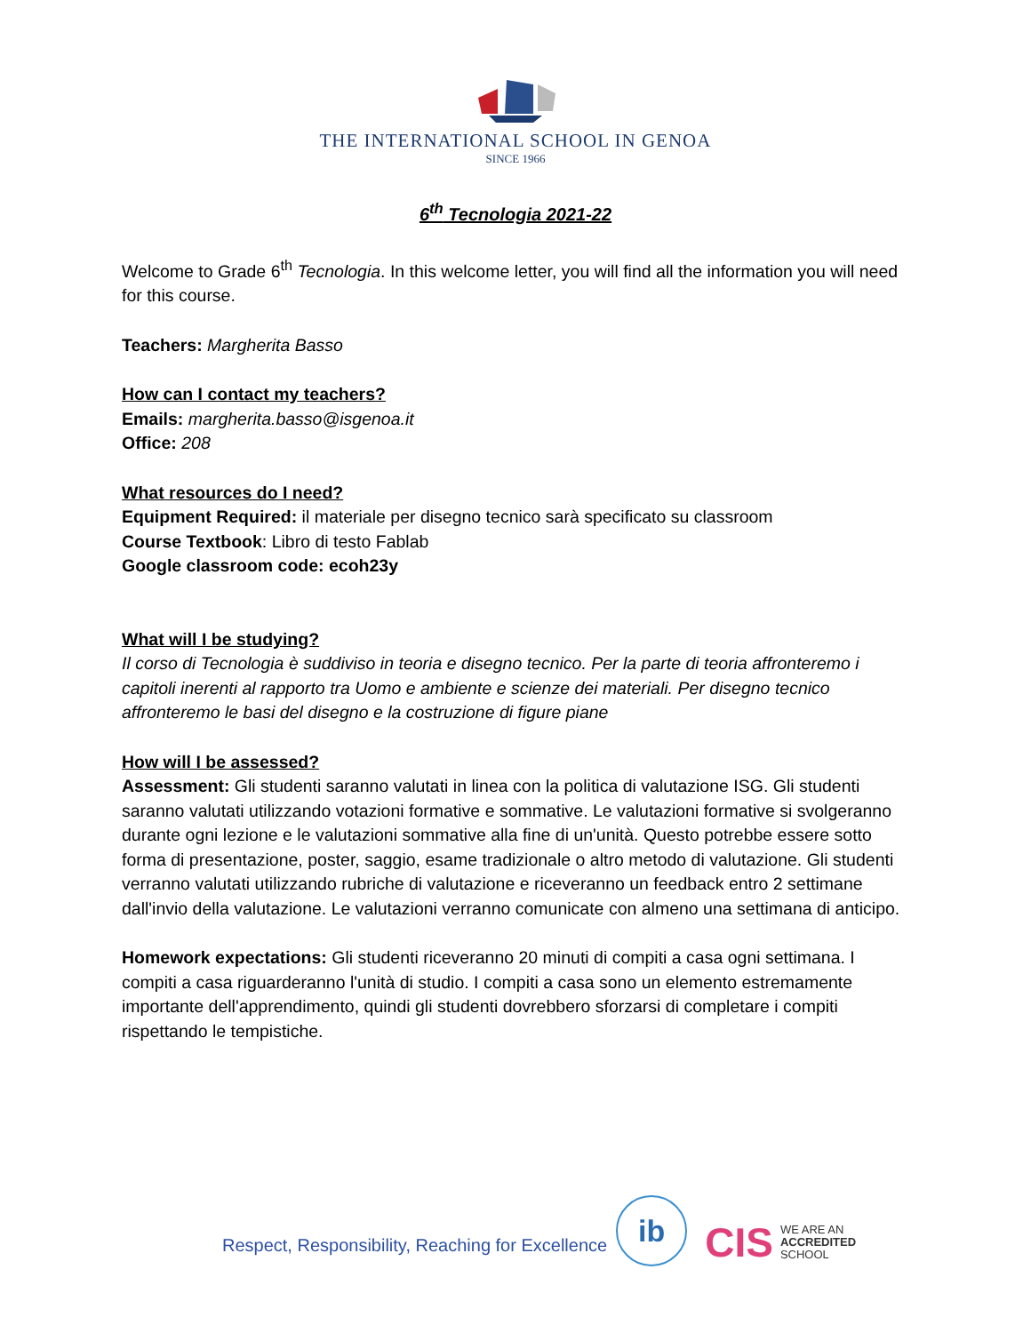THE INTERNATIONAL SCHOOL IN GENOA
SINCE 1966
6<sup>th</sup> Tecnologia 2021-22
Welcome to Grade 6<sup>th</sup> Tecnologia. In this welcome letter, you will find all the information you will need for this course.
Teachers: Margherita Basso
How can I contact my teachers?
Emails: margherita.basso@isgenoa.it
Office: 208
What resources do I need?
Equipment Required: il materiale per disegno tecnico sarà specificato su classroom
Course Textbook: Libro di testo Fablab
Google classroom code: ecoh23y
What will I be studying?
Il corso di Tecnologia è suddiviso in teoria e disegno tecnico. Per la parte di teoria affronteremo i capitoli inerenti al rapporto tra Uomo e ambiente e scienze dei materiali. Per disegno tecnico affronteremo le basi del disegno e la costruzione di figure piane
How will I be assessed?
Assessment: Gli studenti saranno valutati in linea con la politica di valutazione ISG. Gli studenti saranno valutati utilizzando votazioni formative e sommative. Le valutazioni formative si svolgeranno durante ogni lezione e le valutazioni sommative alla fine di un'unità. Questo potrebbe essere sotto forma di presentazione, poster, saggio, esame tradizionale o altro metodo di valutazione. Gli studenti verranno valutati utilizzando rubriche di valutazione e riceveranno un feedback entro 2 settimane dall'invio della valutazione. Le valutazioni verranno comunicate con almeno una settimana di anticipo.
Homework expectations: Gli studenti riceveranno 20 minuti di compiti a casa ogni settimana. I compiti a casa riguarderanno l'unità di studio. I compiti a casa sono un elemento estremamente importante dell'apprendimento, quindi gli studenti dovrebbero sforzarsi di completare i compiti rispettando le tempistiche.
Respect, Responsibility, Reaching for Excellence
ib
CIS WE ARE AN
ACCREDITED
SCHOOL